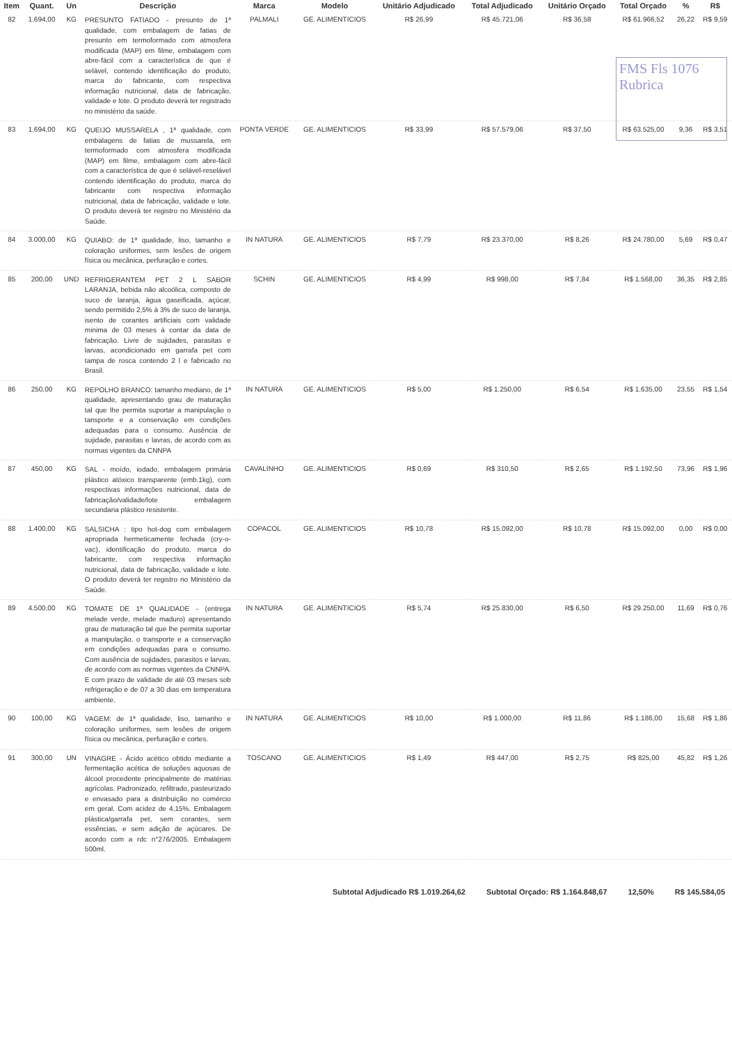FMS Fls 1076 Rubrica
| Item | Quant. | Un | Descrição | Marca | Modelo | Unitário Adjudicado | Total Adjudicado | Unitário Orçado | Total Orçado | % | R$ |
| --- | --- | --- | --- | --- | --- | --- | --- | --- | --- | --- | --- |
| 82 | 1.694,00 | KG | PRESUNTO FATIADO - presunto de 1ª qualidade, com embalagem de fatias de presunto em termoformado com atmosfera modificada (MAP) em filme, embalagem com abre-fácil com a característica de que é selável, contendo identificação do produto, marca do fabricante, com respectiva informação nutricional, data de fabricação, validade e lote. O produto deverá ter registrado no ministério da saúde. | PALMALI | GE. ALIMENTICIOS | R$ 26,99 | R$ 45.721,06 | R$ 36,58 | R$ 61.966,52 | 26,22 | R$ 9,59 |
| 83 | 1.694,00 | KG | QUEIJO MUSSARELA , 1ª qualidade, com embalagens de fatias de mussarela, em termoformado com atmosfera modificada (MAP) em filme, embalagem com abre-fácil com a característica de que é selável-reselável contendo identificação do produto, marca do fabricante com respectiva informação nutricional, data de fabricação, validade e lote. O produto deverá ter registro no Ministério da Saúde. | PONTA VERDE | GE. ALIMENTICIOS | R$ 33,99 | R$ 57.579,06 | R$ 37,50 | R$ 63.525,00 | 9,36 | R$ 3,51 |
| 84 | 3.000,00 | KG | QUIABO: de 1ª qualidade, liso, tamanho e coloração uniformes, sem lesões de origem física ou mecânica, perfuração e cortes. | IN NATURA | GE. ALIMENTICIOS | R$ 7,79 | R$ 23.370,00 | R$ 8,26 | R$ 24.780,00 | 5,69 | R$ 0,47 |
| 85 | 200,00 | UND | REFRIGERANTEM PET 2 L SABOR LARANJA, bebida não alcoólica, composto de suco de laranja, água gaseificada, açúcar, sendo permitido 2,5% à 3% de suco de laranja, isento de corantes artificiais com validade minima de 03 meses à contar da data de fabricação. Livre de sujidades, parasitas e larvas, acondicionado em garrafa pet com tampa de rosca contendo 2 l e fabricado no Brasil. | SCHIN | GE. ALIMENTICIOS | R$ 4,99 | R$ 998,00 | R$ 7,84 | R$ 1.568,00 | 36,35 | R$ 2,85 |
| 86 | 250,00 | KG | REPOLHO BRANCO: tamanho mediano, de 1ª qualidade, apresentando grau de maturação tal que lhe permita suportar a manipulação o tansporte e a conservação em condições adequadas para o consumo. Ausência de sujidade, parasitas e lavras, de acordo com as normas vigentes da CNNPA | IN NATURA | GE. ALIMENTICIOS | R$ 5,00 | R$ 1.250,00 | R$ 6,54 | R$ 1.635,00 | 23,55 | R$ 1,54 |
| 87 | 450,00 | KG | SAL - moído, iodado, embalagem primária plástico atóxico transparente (emb.1kg), com respectivas informações nutricional, data de fabricação/validade/lote embalagem secundaria plástico resistente. | CAVALINHO | GE. ALIMENTICIOS | R$ 0,69 | R$ 310,50 | R$ 2,65 | R$ 1.192,50 | 73,96 | R$ 1,96 |
| 88 | 1.400,00 | KG | SALSICHA : tipo hot-dog com embalagem apropriada hermeticamente fechada (cry-o-vac), identificação do produto, marca do fabricante, com respectiva informação nutricional, data de fabricação, validade e lote. O produto deverá ter registro no Ministério da Saúde. | COPACOL | GE. ALIMENTICIOS | R$ 10,78 | R$ 15.092,00 | R$ 10,78 | R$ 15.092,00 | 0,00 | R$ 0,00 |
| 89 | 4.500,00 | KG | TOMATE DE 1ª QUALIDADE - (entrega melade verde, melade maduro) apresentando grau de maturação tal que lhe permita suportar a manipulação, o transporte e a conservação em condições adequadas para o consumo. Com ausência de sujidades, parasitos e larvas, de acordo com as normas vigentes da CNNPA. E com prazo de validade de até 03 meses sob refrigeração e de 07 a 30 dias em temperatura ambiente. | IN NATURA | GE. ALIMENTICIOS | R$ 5,74 | R$ 25.830,00 | R$ 6,50 | R$ 29.250,00 | 11,69 | R$ 0,76 |
| 90 | 100,00 | KG | VAGEM: de 1ª qualidade, liso, tamanho e coloração uniformes, sem lesões de origem física ou mecânica, perfuração e cortes. | IN NATURA | GE. ALIMENTICIOS | R$ 10,00 | R$ 1.000,00 | R$ 11,86 | R$ 1.186,00 | 15,68 | R$ 1,86 |
| 91 | 300,00 | UN | VINAGRE - Ácido acético obtido mediante a fermentação acética de soluções aquosas de álcool procedente principalmente de matérias agrícolas. Padronizado, refiltrado, pasteurizado e envasado para a distribuição no comércio em geral. Com acidez de 4,15%. Embalagem plástica/garrafa pet, sem corantes, sem essências, e sem adição de açúcares. De acordo com a rdc n°276/2005. Embalagem 500ml. | TOSCANO | GE. ALIMENTICIOS | R$ 1,49 | R$ 447,00 | R$ 2,75 | R$ 825,00 | 45,82 | R$ 1,26 |
Subtotal Adjudicado R$ 1.019.264,62 Subtotal Orçado: R$ 1.164.848,67 12,50% R$ 145.584,05